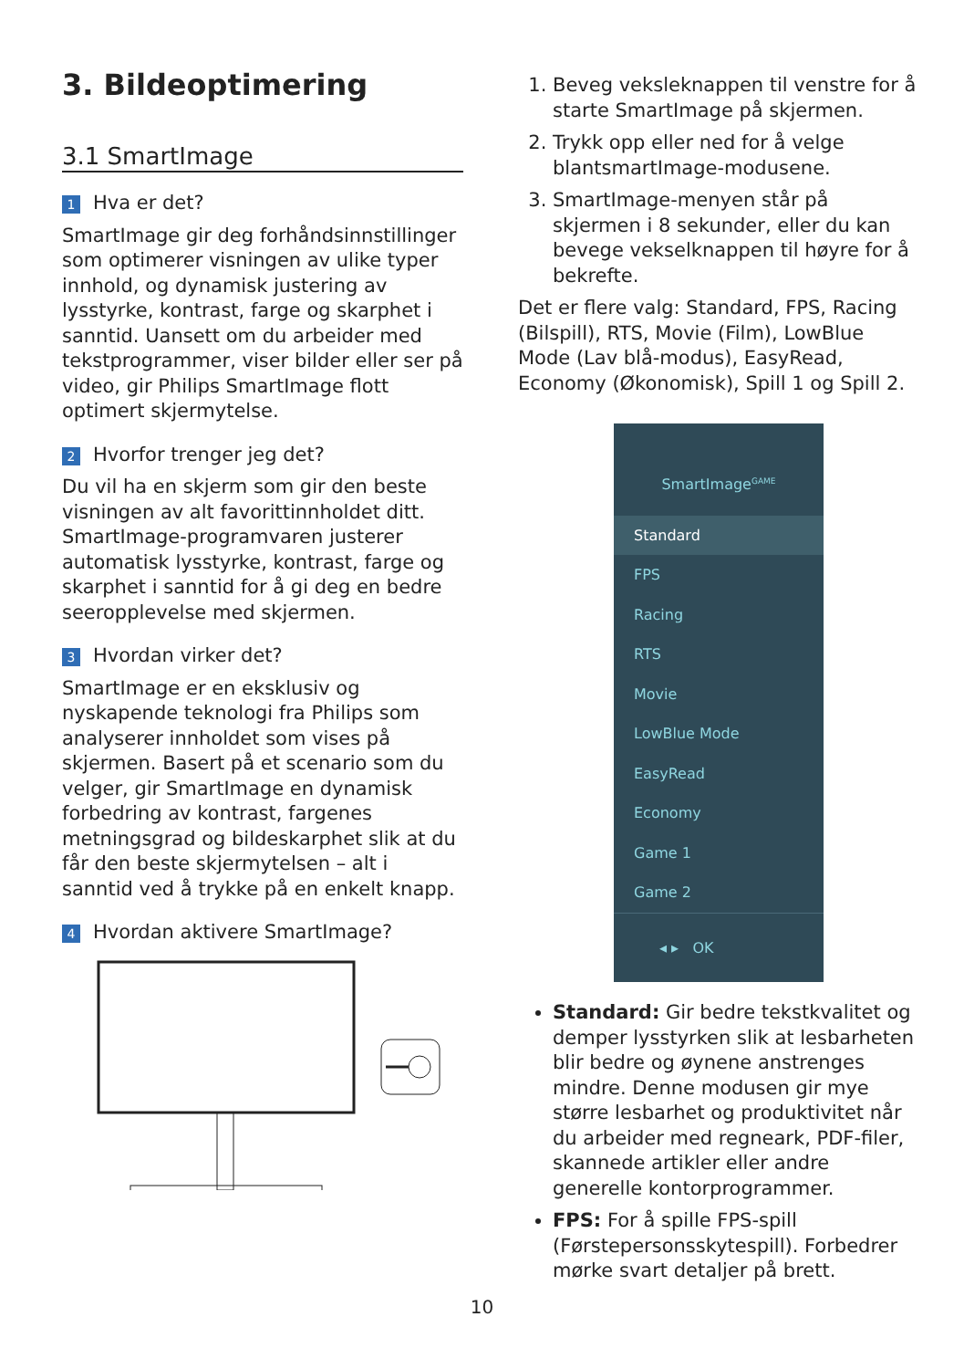3. Bildeoptimering
3.1 SmartImage
1 Hva er det?
SmartImage gir deg forhåndsinnstillinger som optimerer visningen av ulike typer innhold, og dynamisk justering av lysstyrke, kontrast, farge og skarphet i sanntid. Uansett om du arbeider med tekstprogrammer, viser bilder eller ser på video, gir Philips SmartImage flott optimert skjermytelse.
2 Hvorfor trenger jeg det?
Du vil ha en skjerm som gir den beste visningen av alt favorittinnholdet ditt. SmartImage-programvaren justerer automatisk lysstyrke, kontrast, farge og skarphet i sanntid for å gi deg en bedre seeropplevelse med skjermen.
3 Hvordan virker det?
SmartImage er en eksklusiv og nyskapende teknologi fra Philips som analyserer innholdet som vises på skjermen. Basert på et scenario som du velger, gir SmartImage en dynamisk forbedring av kontrast, fargenes metningsgrad og bildeskarphet slik at du får den beste skjermytelsen – alt i sanntid ved å trykke på en enkelt knapp.
4 Hvordan aktivere SmartImage?
1. Beveg veksleknappen til venstre for å starte SmartImage på skjermen.
2. Trykk opp eller ned for å velge blantsmartImage-modusene.
3. SmartImage-menyen står på skjermen i 8 sekunder, eller du kan bevege vekselknappen til høyre for å bekrefte.
Det er flere valg: Standard, FPS, Racing (Bilspill), RTS, Movie (Film), LowBlue Mode (Lav blå-modus), EasyRead, Economy (Økonomisk), Spill 1 og Spill 2.
SmartImage<sup>GAME</sup>
Standard
FPS
Racing
RTS
Movie
LowBlue Mode
EasyRead
Economy
Game 1
Game 2
◂ ▸ OK
Standard: Gir bedre tekstkvalitet og demper lysstyrken slik at lesbarheten blir bedre og øynene anstrenges mindre. Denne modusen gir mye større lesbarhet og produktivitet når du arbeider med regneark, PDF-filer, skannede artikler eller andre generelle kontorprogrammer.
FPS: For å spille FPS-spill (Førstepersonsskytespill). Forbedrer mørke svart detaljer på brett.
10